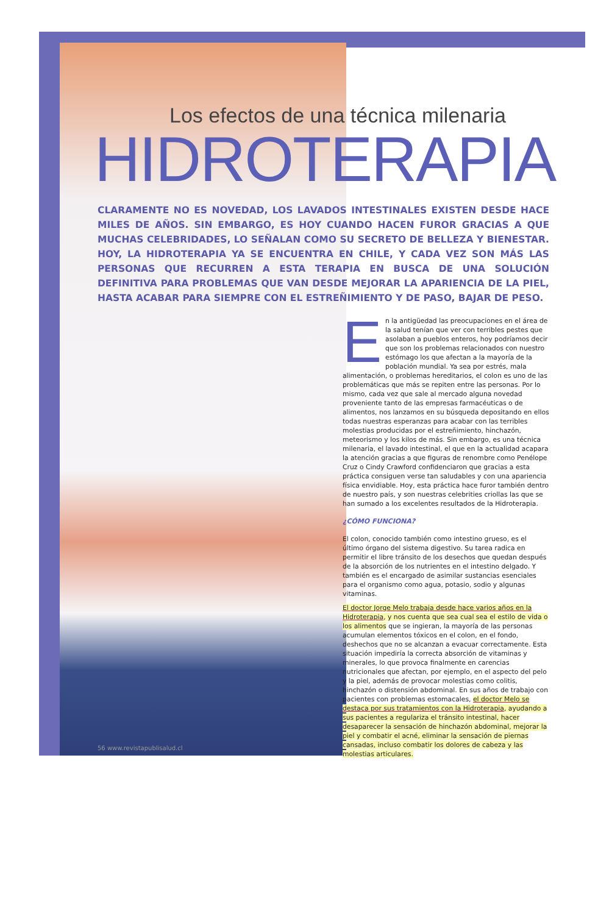56 www.revistapublisalud.cl
Los efectos de una técnica milenaria
HIDROTERAPIA
CLARAMENTE NO ES NOVEDAD, LOS LAVADOS INTESTINALES EXISTEN DESDE HACE MILES DE AÑOS. SIN EMBARGO, ES HOY CUANDO HACEN FUROR GRACIAS A QUE MUCHAS CELEBRIDADES, LO SEÑALAN COMO SU SECRETO DE BELLEZA Y BIENESTAR. HOY, LA HIDROTERAPIA YA SE ENCUENTRA EN CHILE, Y CADA VEZ SON MÁS LAS PERSONAS QUE RECURREN A ESTA TERAPIA EN BUSCA DE UNA SOLUCIÓN DEFINITIVA PARA PROBLEMAS QUE VAN DESDE MEJORAR LA APARIENCIA DE LA PIEL, HASTA ACABAR PARA SIEMPRE CON EL ESTREÑIMIENTO Y DE PASO, BAJAR DE PESO.
En la antigüedad las preocupaciones en el área de la salud tenían que ver con terribles pestes que asolaban a pueblos enteros, hoy podríamos decir que son los problemas relacionados con nuestro estómago los que afectan a la mayoría de la población mundial. Ya sea por estrés, mala alimentación, o problemas hereditarios, el colon es uno de las problemáticas que más se repiten entre las personas. Por lo mismo, cada vez que sale al mercado alguna novedad proveniente tanto de las empresas farmacéuticas o de alimentos, nos lanzamos en su búsqueda depositando en ellos todas nuestras esperanzas para acabar con las terribles molestias producidas por el estreñimiento, hinchazón, meteorismo y los kilos de más. Sin embargo, es una técnica milenaria, el lavado intestinal, el que en la actualidad acapara la atención gracias a que figuras de renombre como Penélope Cruz o Cindy Crawford confidenciaron que gracias a esta práctica consiguen verse tan saludables y con una apariencia física envidiable. Hoy, esta práctica hace furor también dentro de nuestro país, y son nuestras celebrities criollas las que se han sumado a los excelentes resultados de la Hidroterapia.
¿CÓMO FUNCIONA?
El colon, conocido también como intestino grueso, es el último órgano del sistema digestivo. Su tarea radica en permitir el libre tránsito de los desechos que quedan después de la absorción de los nutrientes en el intestino delgado. Y también es el encargado de asimilar sustancias esenciales para el organismo como agua, potasio, sodio y algunas vitaminas.
El doctor Jorge Melo trabaja desde hace varios años en la Hidroterapia, y nos cuenta que sea cual sea el estilo de vida o los alimentos que se ingieran, la mayoría de las personas acumulan elementos tóxicos en el colon, en el fondo, deshechos que no se alcanzan a evacuar correctamente. Esta situación impediría la correcta absorción de vitaminas y minerales, lo que provoca finalmente en carencias nutricionales que afectan, por ejemplo, en el aspecto del pelo y la piel, además de provocar molestias como colitis, hinchazón o distensión abdominal. En sus años de trabajo con pacientes con problemas estomacales, el doctor Melo se destaca por sus tratamientos con la Hidroterapia, ayudando a sus pacientes a regulariza el tránsito intestinal, hacer desaparecer la sensación de hinchazón abdominal, mejorar la piel y combatir el acné, eliminar la sensación de piernas cansadas, incluso combatir los dolores de cabeza y las molestias articulares.